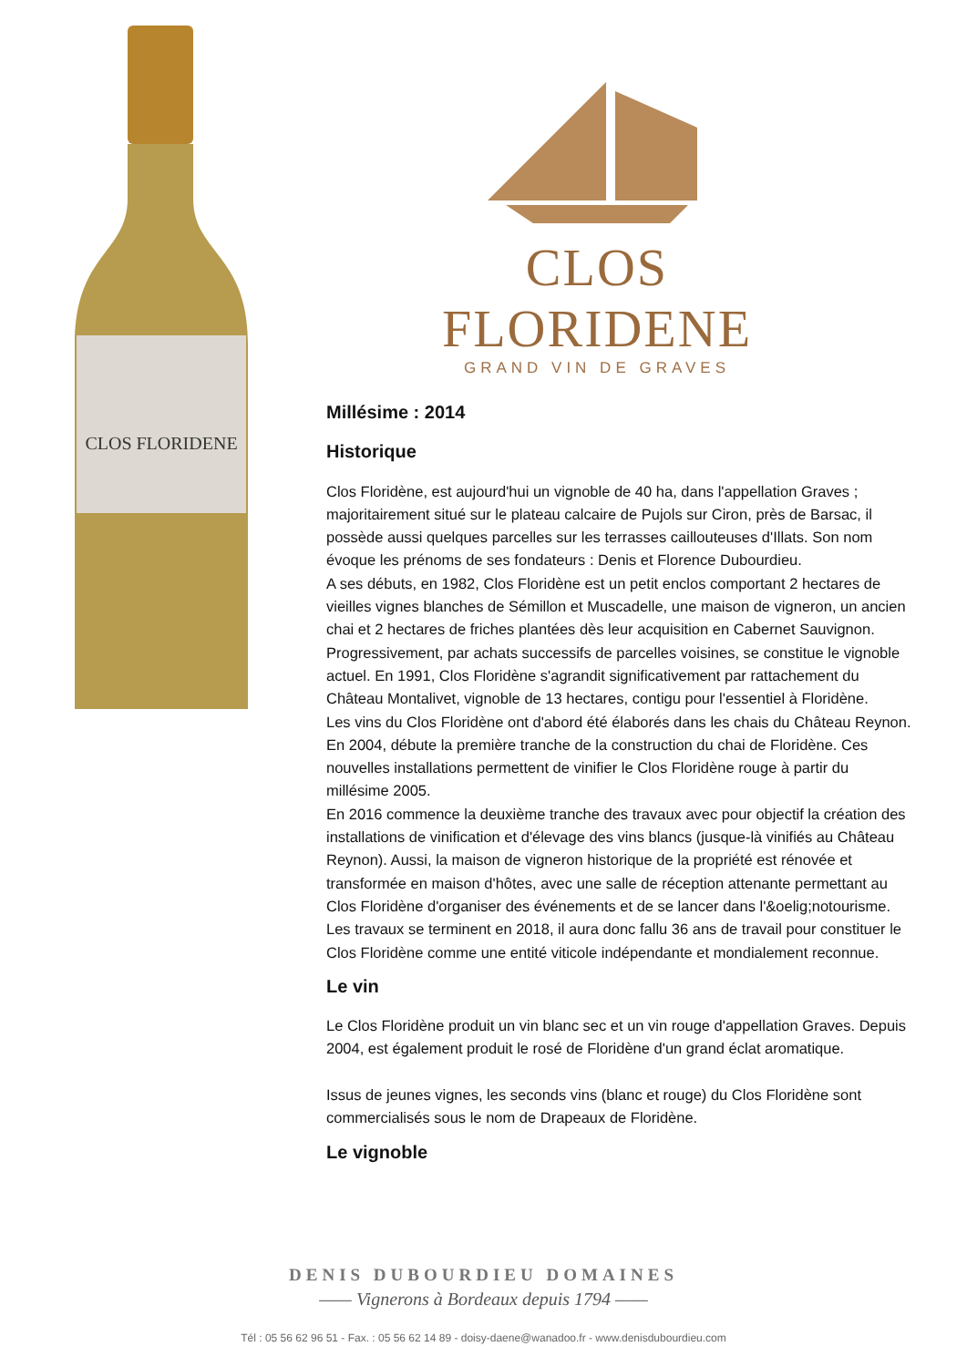CLOS FLORIDENE
CLOS FLORIDENE
GRAND VIN DE GRAVES
Millésime : 2014
Historique
Clos Floridène, est aujourd'hui un vignoble de 40 ha, dans l'appellation Graves ; majoritairement situé sur le plateau calcaire de Pujols sur Ciron, près de Barsac, il possède aussi quelques parcelles sur les terrasses caillouteuses d'Illats. Son nom évoque les prénoms de ses fondateurs : Denis et Florence Dubourdieu.
A ses débuts, en 1982, Clos Floridène est un petit enclos comportant 2 hectares de vieilles vignes blanches de Sémillon et Muscadelle, une maison de vigneron, un ancien chai et 2 hectares de friches plantées dès leur acquisition en Cabernet Sauvignon. Progressivement, par achats successifs de parcelles voisines, se constitue le vignoble actuel. En 1991, Clos Floridène s'agrandit significativement par rattachement du Château Montalivet, vignoble de 13 hectares, contigu pour l'essentiel à Floridène.
Les vins du Clos Floridène ont d'abord été élaborés dans les chais du Château Reynon. En 2004, débute la première tranche de la construction du chai de Floridène. Ces nouvelles installations permettent de vinifier le Clos Floridène rouge à partir du millésime 2005.
En 2016 commence la deuxième tranche des travaux avec pour objectif la création des installations de vinification et d'élevage des vins blancs (jusque-là vinifiés au Château Reynon). Aussi, la maison de vigneron historique de la propriété est rénovée et transformée en maison d'hôtes, avec une salle de réception attenante permettant au Clos Floridène d'organiser des événements et de se lancer dans l'&oelig;notourisme.
Les travaux se terminent en 2018, il aura donc fallu 36 ans de travail pour constituer le Clos Floridène comme une entité viticole indépendante et mondialement reconnue.
Le vin
Le Clos Floridène produit un vin blanc sec et un vin rouge d'appellation Graves. Depuis 2004, est également produit le rosé de Floridène d'un grand éclat aromatique.
Issus de jeunes vignes, les seconds vins (blanc et rouge) du Clos Floridène sont commercialisés sous le nom de Drapeaux de Floridène.
Le vignoble
DENIS DUBOURDIEU DOMAINES
—— Vignerons à Bordeaux depuis 1794 ——
Tél : 05 56 62 96 51 - Fax. : 05 56 62 14 89 - doisy-daene@wanadoo.fr - www.denisdubourdieu.com